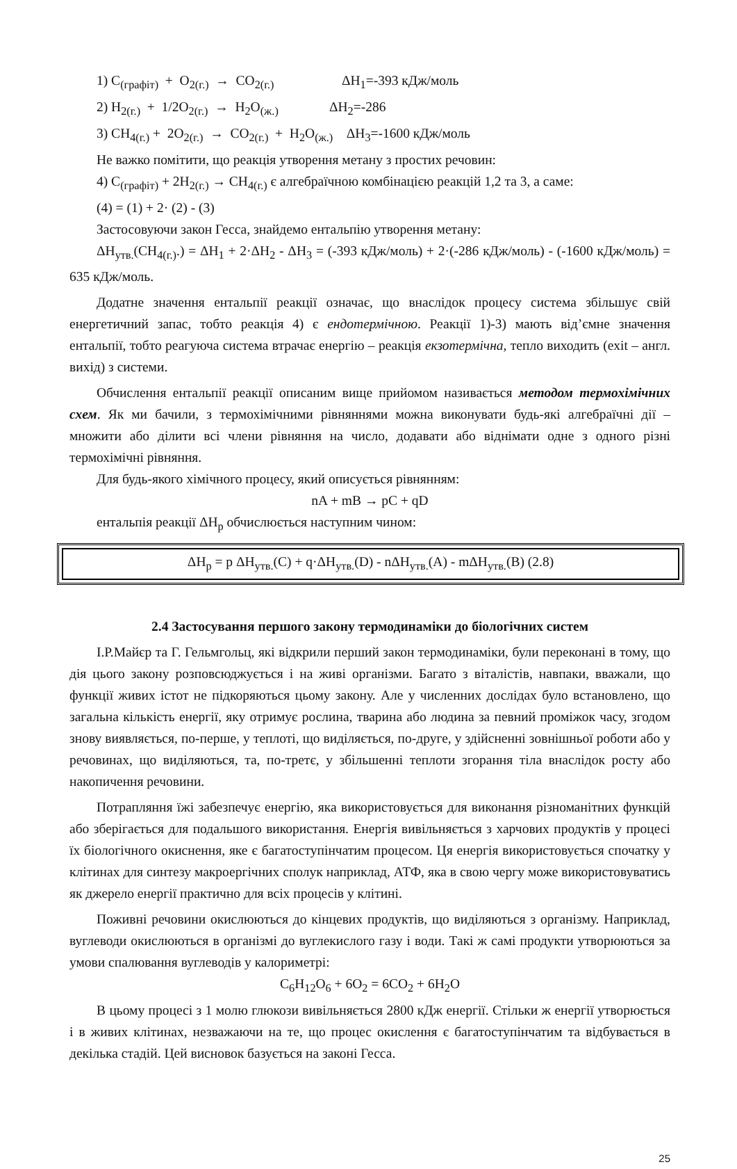1) C<sub>(графіт)</sub> + O<sub>2(г.)</sub> → CO<sub>2(г.)</sub> ΔH<sub>1</sub>=-393 кДж/моль
2) H<sub>2(г.)</sub> + 1/2O<sub>2(г.)</sub> → H<sub>2</sub>O<sub>(ж.)</sub> ΔH<sub>2</sub>=-286
3) CH<sub>4(г.)</sub> + 2O<sub>2(г.)</sub> → CO<sub>2(г.)</sub> + H<sub>2</sub>O<sub>(ж.)</sub> ΔH<sub>3</sub>=-1600 кДж/моль
Не важко помітити, що реакція утворення метану з простих речовин:
4) C<sub>(графіт)</sub> + 2H<sub>2(г.)</sub> → CH<sub>4(г.)</sub> є алгебраїчною комбінацією реакцій 1,2 та 3, а саме:
(4) = (1) + 2· (2) - (3)
Застосовуючи закон Гесса, знайдемо ентальпію утворення метану:
ΔH<sub>утв.</sub>(CH<sub>4(г.)</sub>.) = ΔH<sub>1</sub> + 2·ΔH<sub>2</sub> - ΔH<sub>3</sub> = (-393 кДж/моль) + 2·(-286 кДж/моль) - (-1600 кДж/моль) = 635 кДж/моль.
Додатне значення ентальпії реакції означає, що внаслідок процесу система збільшує свій енергетичний запас, тобто реакція 4) є ендотермічною. Реакції 1)-3) мають від’ємне значення ентальпії, тобто реагуюча система втрачає енергію – реакція екзотермічна, тепло виходить (exit – англ. вихід) з системи.
Обчислення ентальпії реакції описаним вище прийомом називається методом термохімічних схем. Як ми бачили, з термохімічними рівняннями можна виконувати будь-які алгебраїчні дії – множити або ділити всі члени рівняння на число, додавати або віднімати одне з одного різні термохімічні рівняння.
Для будь-якого хімічного процесу, який описується рівнянням:
nA + mB → pC + qD
ентальпія реакції ΔH<sub>р</sub> обчислюється наступним чином:
ΔH<sub>р</sub> = p ΔH<sub>утв.</sub>(C) + q·ΔH<sub>утв.</sub>(D) - nΔH<sub>утв.</sub>(A) - mΔH<sub>утв.</sub>(B) (2.8)
2.4 Застосування першого закону термодинаміки до біологічних систем
І.Р.Майєр та Г. Гельмгольц, які відкрили перший закон термодинаміки, були переконані в тому, що дія цього закону розповсюджується і на живі організми. Багато з віталістів, навпаки, вважали, що функції живих істот не підкоряються цьому закону. Але у численних дослідах було встановлено, що загальна кількість енергії, яку отримує рослина, тварина або людина за певний проміжок часу, згодом знову виявляється, по-перше, у теплоті, що виділяється, по-друге, у здійсненні зовнішньої роботи або у речовинах, що виділяються, та, по-третє, у збільшенні теплоти згорання тіла внаслідок росту або накопичення речовини.
Потрапляння їжі забезпечує енергію, яка використовується для виконання різноманітних функцій або зберігається для подальшого використання. Енергія вивільняється з харчових продуктів у процесі їх біологічного окиснення, яке є багатоступінчатим процесом. Ця енергія використовується спочатку у клітинах для синтезу макроергічних сполук наприклад, АТФ, яка в свою чергу може використовуватись як джерело енергії практично для всіх процесів у клітині.
Поживні речовини окислюються до кінцевих продуктів, що виділяються з організму. Наприклад, вуглеводи окислюються в організмі до вуглекислого газу і води. Такі ж самі продукти утворюються за умови спалювання вуглеводів у калориметрі:
C<sub>6</sub>H<sub>12</sub>O<sub>6</sub> + 6O<sub>2</sub> = 6CO<sub>2</sub> + 6H<sub>2</sub>O
В цьому процесі з 1 молю глюкози вивільняється 2800 кДж енергії. Стільки ж енергії утворюється і в живих клітинах, незважаючи на те, що процес окислення є багатоступінчатим та відбувається в декілька стадій. Цей висновок базується на законі Гесса.
25